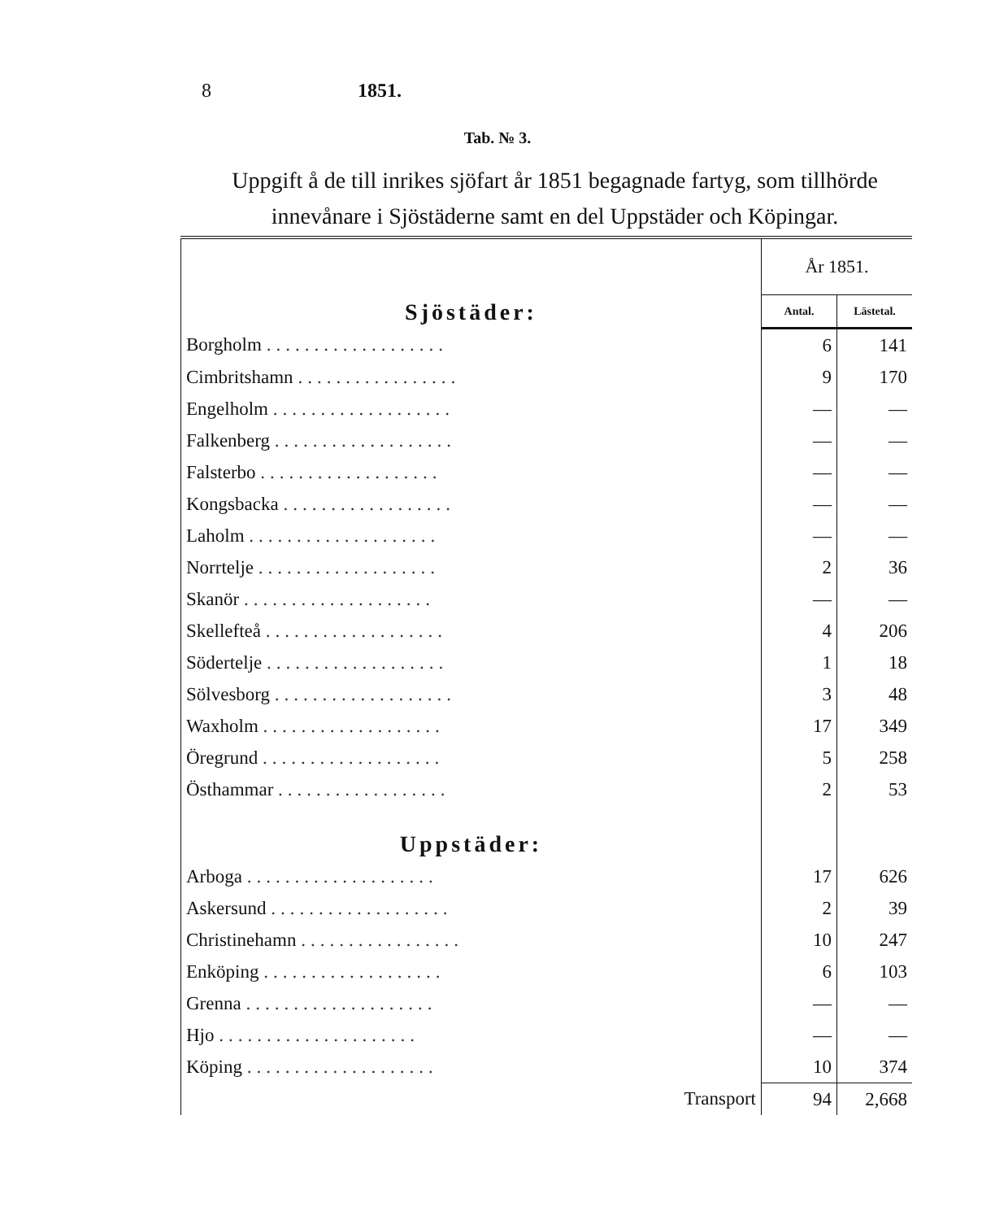8 1851.
Tab. № 3.
Uppgift å de till inrikes sjöfart år 1851 begagnade fartyg, som tillhörde innevånare i Sjöstäderne samt en del Uppstäder och Köpingar.
| Sjöstäder: | År 1851. | |
| | Antal. | Lästetal. |
| Borgholm ................... | 6 | 141 |
| Cimbritshamn ................. | 9 | 170 |
| Engelholm ................... | — | — |
| Falkenberg ................... | — | — |
| Falsterbo ................... | — | — |
| Kongsbacka .................. | — | — |
| Laholm .................... | — | — |
| Norrtelje ................... | 2 | 36 |
| Skanör .................... | — | — |
| Skellefteå ................... | 4 | 206 |
| Södertelje ................... | 1 | 18 |
| Sölvesborg ................... | 3 | 48 |
| Waxholm ................... | 17 | 349 |
| Öregrund ................... | 5 | 258 |
| Östhammar .................. | 2 | 53 |
| Uppstäder: | | |
| Arboga .................... | 17 | 626 |
| Askersund ................... | 2 | 39 |
| Christinehamn ................. | 10 | 247 |
| Enköping ................... | 6 | 103 |
| Grenna .................... | — | — |
| Hjo ..................... | — | — |
| Köping .................... | 10 | 374 |
| Transport | 94 | 2,668 |